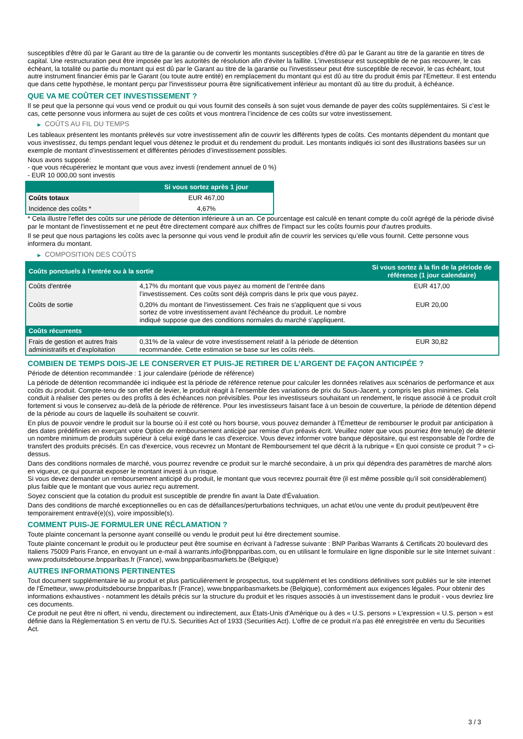susceptibles d'être dû par le Garant au titre de la garantie ou de convertir les montants susceptibles d'être dû par le Garant au titre de la garantie en titres de capital. Une restructuration peut être imposée par les autorités de résolution afin d'éviter la faillite. L'investisseur est susceptible de ne pas recouvrer, le cas échéant, la totalité ou partie du montant qui est dû par le Garant au titre de la garantie ou l'investisseur peut être susceptible de recevoir, le cas échéant, tout autre instrument financier émis par le Garant (ou toute autre entité) en remplacement du montant qui est dû au titre du produit émis par l'Emetteur. Il est entendu que dans cette hypothèse, le montant perçu par l'investisseur pourra être significativement inférieur au montant dû au titre du produit, à échéance.
QUE VA ME COÛTER CET INVESTISSEMENT ?
Il se peut que la personne qui vous vend ce produit ou qui vous fournit des conseils à son sujet vous demande de payer des coûts supplémentaires. Si c’est le cas, cette personne vous informera au sujet de ces coûts et vous montrera l’incidence de ces coûts sur votre investissement.
▶ COÛTS AU FIL DU TEMPS
Les tableaux présentent les montants prélevés sur votre investissement afin de couvrir les différents types de coûts. Ces montants dépendent du montant que vous investissez, du temps pendant lequel vous détenez le produit et du rendement du produit. Les montants indiqués ici sont des illustrations basées sur un exemple de montant d’investissement et différentes périodes d’investissement possibles.
Nous avons supposé:
- que vous récupéreriez le montant que vous avez investi (rendement annuel de 0 %)
- EUR 10 000,00 sont investis
| | Si vous sortez après 1 jour |
| --- | --- |
| Coûts totaux | EUR 467,00 |
| Incidence des coûts * | 4,67% |
* Cela illustre l'effet des coûts sur une période de détention inférieure à un an. Ce pourcentage est calculé en tenant compte du coût agrégé de la période divisé par le montant de l'investissement et ne peut être directement comparé aux chiffres de l'impact sur les coûts fournis pour d'autres produits.
Il se peut que nous partagions les coûts avec la personne qui vous vend le produit afin de couvrir les services qu’elle vous fournit. Cette personne vous informera du montant.
▶ COMPOSITION DES COÛTS
| Coûts ponctuels à l’entrée ou à la sortie | | Si vous sortez à la fin de la période de référence (1 jour calendaire) |
| --- | --- | --- |
| Coûts d'entrée | 4,17% du montant que vous payez au moment de l’entrée dans l’investissement. Ces coûts sont déjà compris dans le prix que vous payez. | EUR 417,00 |
| Coûts de sortie | 0,20% du montant de l'investissement. Ces frais ne s'appliquent que si vous sortez de votre investissement avant l'échéance du produit. Le nombre indiqué suppose que des conditions normales du marché s'appliquent. | EUR 20,00 |
| Coûts récurrents | | |
| Frais de gestion et autres frais administratifs et d’exploitation | 0,31% de la valeur de votre investissement relatif à la période de détention recommandée. Cette estimation se base sur les coûts réels. | EUR 30,82 |
COMBIEN DE TEMPS DOIS-JE LE CONSERVER ET PUIS-JE RETIRER DE L’ARGENT DE FAÇON ANTICIPÉE ?
Période de détention recommandée : 1 jour calendaire (période de référence)
La période de détention recommandée ici indiquée est la période de référence retenue pour calculer les données relatives aux scénarios de performance et aux coûts du produit. Compte-tenu de son effet de levier, le produit réagit à l’ensemble des variations de prix du Sous-Jacent, y compris les plus minimes. Cela conduit à réaliser des pertes ou des profits à des échéances non prévisibles. Pour les investisseurs souhaitant un rendement, le risque associé à ce produit croît fortement si vous le conservez au-delà de la période de référence. Pour les investisseurs faisant face à un besoin de couverture, la période de détention dépend de la période au cours de laquelle ils souhaitent se couvrir.
En plus de pouvoir vendre le produit sur la bourse où il est coté ou hors bourse, vous pouvez demander à l'Émetteur de rembourser le produit par anticipation à des dates prédéfinies en exerçant votre Option de remboursement anticipé par remise d'un préavis écrit. Veuillez noter que vous pourriez être tenu(e) de détenir un nombre minimum de produits supérieur à celui exigé dans le cas d'exercice. Vous devez informer votre banque dépositaire, qui est responsable de l'ordre de transfert des produits précisés. En cas d'exercice, vous recevrez un Montant de Remboursement tel que décrit à la rubrique « En quoi consiste ce produit ? » ci-dessus.
Dans des conditions normales de marché, vous pourrez revendre ce produit sur le marché secondaire, à un prix qui dépendra des paramètres de marché alors en vigueur, ce qui pourrait exposer le montant investi à un risque.
Si vous devez demander un remboursement anticipé du produit, le montant que vous recevrez pourrait être (il est même possible qu'il soit considérablement) plus faible que le montant que vous auriez reçu autrement.
Soyez conscient que la cotation du produit est susceptible de prendre fin avant la Date d'Évaluation.
Dans des conditions de marché exceptionnelles ou en cas de défaillances/perturbations techniques, un achat et/ou une vente du produit peut/peuvent être temporairement entravé(e)(s), voire impossible(s).
COMMENT PUIS-JE FORMULER UNE RÉCLAMATION ?
Toute plainte concernant la personne ayant conseillé ou vendu le produit peut lui être directement soumise.
Toute plainte concernant le produit ou le producteur peut être soumise en écrivant à l'adresse suivante : BNP Paribas Warrants & Certificats 20 boulevard des Italiens 75009 Paris France, en envoyant un e-mail à warrants.info@bnpparibas.com, ou en utilisant le formulaire en ligne disponible sur le site Internet suivant : www.produitsdebourse.bnpparibas.fr (France), www.bnpparibasmarkets.be (Belgique)
AUTRES INFORMATIONS PERTINENTES
Tout document supplémentaire lié au produit et plus particulièrement le prospectus, tout supplément et les conditions définitives sont publiés sur le site internet de l'Émetteur, www.produitsdebourse.bnpparibas.fr (France), www.bnpparibasmarkets.be (Belgique), conformément aux exigences légales. Pour obtenir des informations exhaustives - notamment les détails précis sur la structure du produit et les risques associés à un investissement dans le produit - vous devriez lire ces documents.
Ce produit ne peut être ni offert, ni vendu, directement ou indirectement, aux États-Unis d'Amérique ou à des « U.S. persons » L'expression « U.S. person » est définie dans la Réglementation S en vertu de l'U.S. Securities Act of 1933 (Securities Act). L'offre de ce produit n'a pas été enregistrée en vertu du Securities Act.
3 / 3